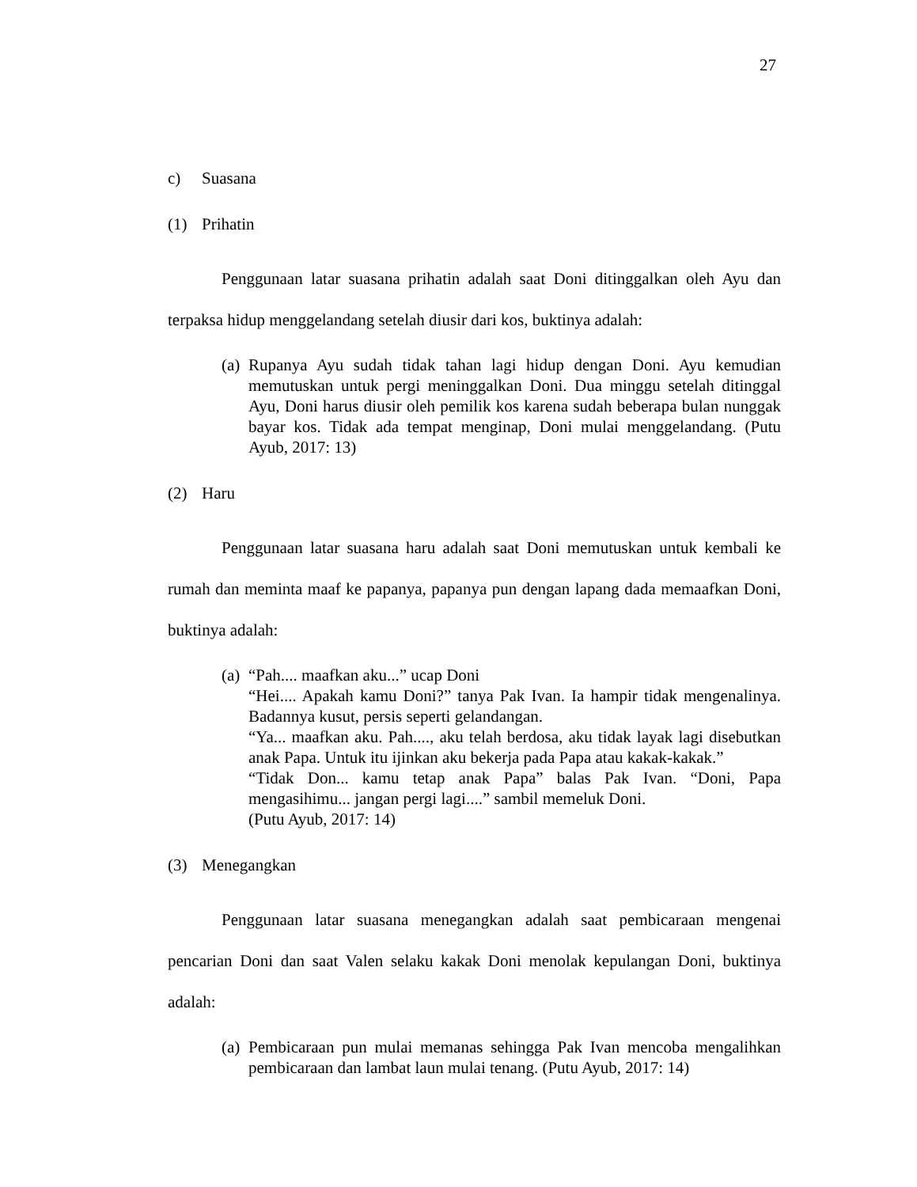27
c) Suasana
(1) Prihatin
Penggunaan latar suasana prihatin adalah saat Doni ditinggalkan oleh Ayu dan terpaksa hidup menggelandang setelah diusir dari kos, buktinya adalah:
(a)
Rupanya Ayu sudah tidak tahan lagi hidup dengan Doni. Ayu kemudian memutuskan untuk pergi meninggalkan Doni. Dua minggu setelah ditinggal Ayu, Doni harus diusir oleh pemilik kos karena sudah beberapa bulan nunggak bayar kos. Tidak ada tempat menginap, Doni mulai menggelandang. (Putu Ayub, 2017: 13)
(2) Haru
Penggunaan latar suasana haru adalah saat Doni memutuskan untuk kembali ke rumah dan meminta maaf ke papanya, papanya pun dengan lapang dada memaafkan Doni, buktinya adalah:
(a)
“Pah.... maafkan aku...” ucap Doni
“Hei.... Apakah kamu Doni?” tanya Pak Ivan. Ia hampir tidak mengenalinya. Badannya kusut, persis seperti gelandangan.
“Ya... maafkan aku. Pah...., aku telah berdosa, aku tidak layak lagi disebutkan anak Papa. Untuk itu ijinkan aku bekerja pada Papa atau kakak-kakak.”
“Tidak Don... kamu tetap anak Papa” balas Pak Ivan. “Doni, Papa mengasihimu... jangan pergi lagi....” sambil memeluk Doni.
(Putu Ayub, 2017: 14)
(3) Menegangkan
Penggunaan latar suasana menegangkan adalah saat pembicaraan mengenai pencarian Doni dan saat Valen selaku kakak Doni menolak kepulangan Doni, buktinya adalah:
(a)
Pembicaraan pun mulai memanas sehingga Pak Ivan mencoba mengalihkan pembicaraan dan lambat laun mulai tenang. (Putu Ayub, 2017: 14)